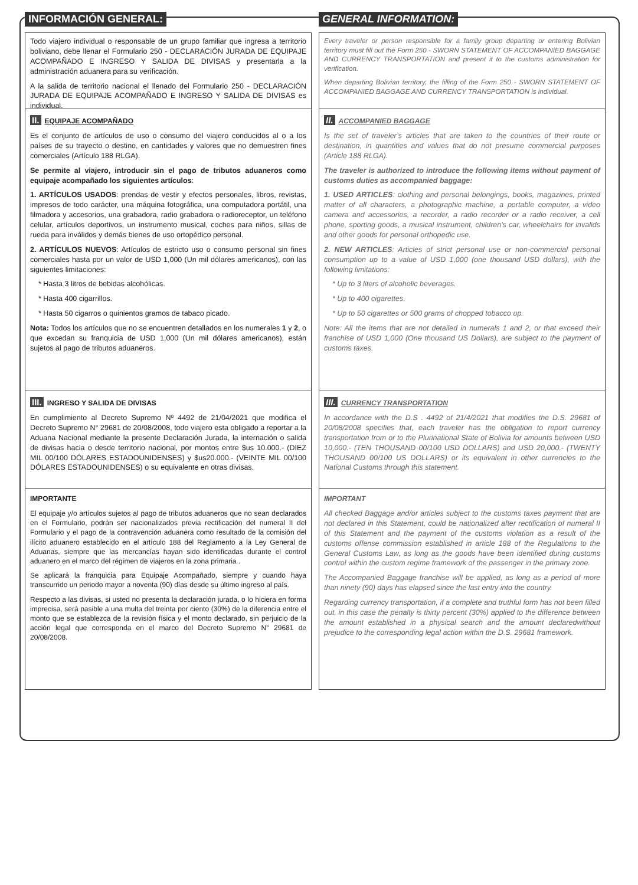INFORMACIÓN GENERAL:
Todo viajero individual o responsable de un grupo familiar que ingresa a territorio boliviano, debe llenar el Formulario 250 - DECLARACIÓN JURADA DE EQUIPAJE ACOMPAÑADO E INGRESO Y SALIDA DE DIVISAS y presentarla a la administración aduanera para su verificación.
A la salida de territorio nacional el llenado del Formulario 250 - DECLARACIÓN JURADA DE EQUIPAJE ACOMPAÑADO E INGRESO Y SALIDA DE DIVISAS es individual.
II. EQUIPAJE ACOMPAÑADO
Es el conjunto de artículos de uso o consumo del viajero conducidos al o a los países de su trayecto o destino, en cantidades y valores que no demuestren fines comerciales (Artículo 188 RLGA).
Se permite al viajero, introducir sin el pago de tributos aduaneros como equipaje acompañado los siguientes artículos:
1. ARTÍCULOS USADOS: prendas de vestir y efectos personales, libros, revistas, impresos de todo carácter, una máquina fotográfica, una computadora portátil, una filmadora y accesorios, una grabadora, radio grabadora o radioreceptor, un teléfono celular, artículos deportivos, un instrumento musical, coches para niños, sillas de rueda para inválidos y demás bienes de uso ortopédico personal.
2. ARTÍCULOS NUEVOS: Artículos de estricto uso o consumo personal sin fines comerciales hasta por un valor de USD 1,000 (Un mil dólares americanos), con las siguientes limitaciones:
* Hasta 3 litros de bebidas alcohólicas.
* Hasta 400 cigarrillos.
* Hasta 50 cigarros o quinientos gramos de tabaco picado.
Nota: Todos los artículos que no se encuentren detallados en los numerales 1 y 2, o que excedan su franquicia de USD 1,000 (Un mil dólares americanos), están sujetos al pago de tributos aduaneros.
III. INGRESO Y SALIDA DE DIVISAS
En cumplimiento al Decreto Supremo Nº 4492 de 21/04/2021 que modifica el Decreto Supremo N° 29681 de 20/08/2008, todo viajero esta obligado a reportar a la Aduana Nacional mediante la presente Declaración Jurada, la internación o salida de divisas hacia o desde territorio nacional, por montos entre $us 10.000.- (DIEZ MIL 00/100 DÓLARES ESTADOUNIDENSES) y $us20.000.- (VEINTE MIL 00/100 DÓLARES ESTADOUNIDENSES) o su equivalente en otras divisas.
IMPORTANTE
El equipaje y/o artículos sujetos al pago de tributos aduaneros que no sean declarados en el Formulario, podrán ser nacionalizados previa rectificación del numeral II del Formulario y el pago de la contravención aduanera como resultado de la comisión del ilícito aduanero establecido en el artículo 188 del Reglamento a la Ley General de Aduanas, siempre que las mercancías hayan sido identificadas durante el control aduanero en el marco del régimen de viajeros en la zona primaria .
Se aplicará la franquicia para Equipaje Acompañado, siempre y cuando haya transcurrido un periodo mayor a noventa (90) días desde su último ingreso al país.
Respecto a las divisas, si usted no presenta la declaración jurada, o lo hiciera en forma imprecisa, será pasible a una multa del treinta por ciento (30%) de la diferencia entre el monto que se establezca de la revisión física y el monto declarado, sin perjuicio de la acción legal que corresponda en el marco del Decreto Supremo N° 29681 de 20/08/2008.
GENERAL INFORMATION:
Every traveler or person responsible for a family group departing or entering Bolivian territory must fill out the Form 250 - SWORN STATEMENT OF ACCOMPANIED BAGGAGE AND CURRENCY TRANSPORTATION and present it to the customs administration for verification.
When departing Bolivian territory, the filling of the Form 250 - SWORN STATEMENT OF ACCOMPANIED BAGGAGE AND CURRENCY TRANSPORTATION is individual.
II. ACCOMPANIED BAGGAGE
Is the set of traveler’s articles that are taken to the countries of their route or destination, in quantities and values that do not presume commercial purposes (Article 188 RLGA).
The traveler is authorized to introduce the following items without payment of customs duties as accompanied baggage:
1. USED ARTICLES: clothing and personal belongings, books, magazines, printed matter of all characters, a photographic machine, a portable computer, a video camera and accessories, a recorder, a radio recorder or a radio receiver, a cell phone, sporting goods, a musical instrument, children's car, wheelchairs for invalids and other goods for personal orthopedic use.
2. NEW ARTICLES: Articles of strict personal use or non-commercial personal consumption up to a value of USD 1,000 (one thousand USD dollars), with the following limitations:
* Up to 3 liters of alcoholic beverages.
* Up to 400 cigarettes.
* Up to 50 cigarettes or 500 grams of chopped tobacco up.
Note: All the items that are not detailed in numerals 1 and 2, or that exceed their franchise of USD 1,000 (One thousand US Dollars), are subject to the payment of customs taxes.
III. CURRENCY TRANSPORTATION
In accordance with the D.S . 4492 of 21/4/2021 that modifies the D.S. 29681 of 20/08/2008 specifies that, each traveler has the obligation to report currency transportation from or to the Plurinational State of Bolivia for amounts between USD 10,000.- (TEN THOUSAND 00/100 USD DOLLARS) and USD 20,000.- (TWENTY THOUSAND 00/100 US DOLLARS) or its equivalent in other currencies to the National Customs through this statement.
IMPORTANT
All checked Baggage and/or articles subject to the customs taxes payment that are not declared in this Statement, could be nationalized after rectification of numeral II of this Statement and the payment of the customs violation as a result of the customs offense commission established in article 188 of the Regulations to the General Customs Law, as long as the goods have been identified during customs control within the custom regime framework of the passenger in the primary zone.
The Accompanied Baggage franchise will be applied, as long as a period of more than ninety (90) days has elapsed since the last entry into the country.
Regarding currency transportation, if a complete and truthful form has not been filled out, in this case the penalty is thirty percent (30%) applied to the difference between the amount established in a physical search and the amount declaredwithout prejudice to the corresponding legal action within the D.S. 29681 framework.